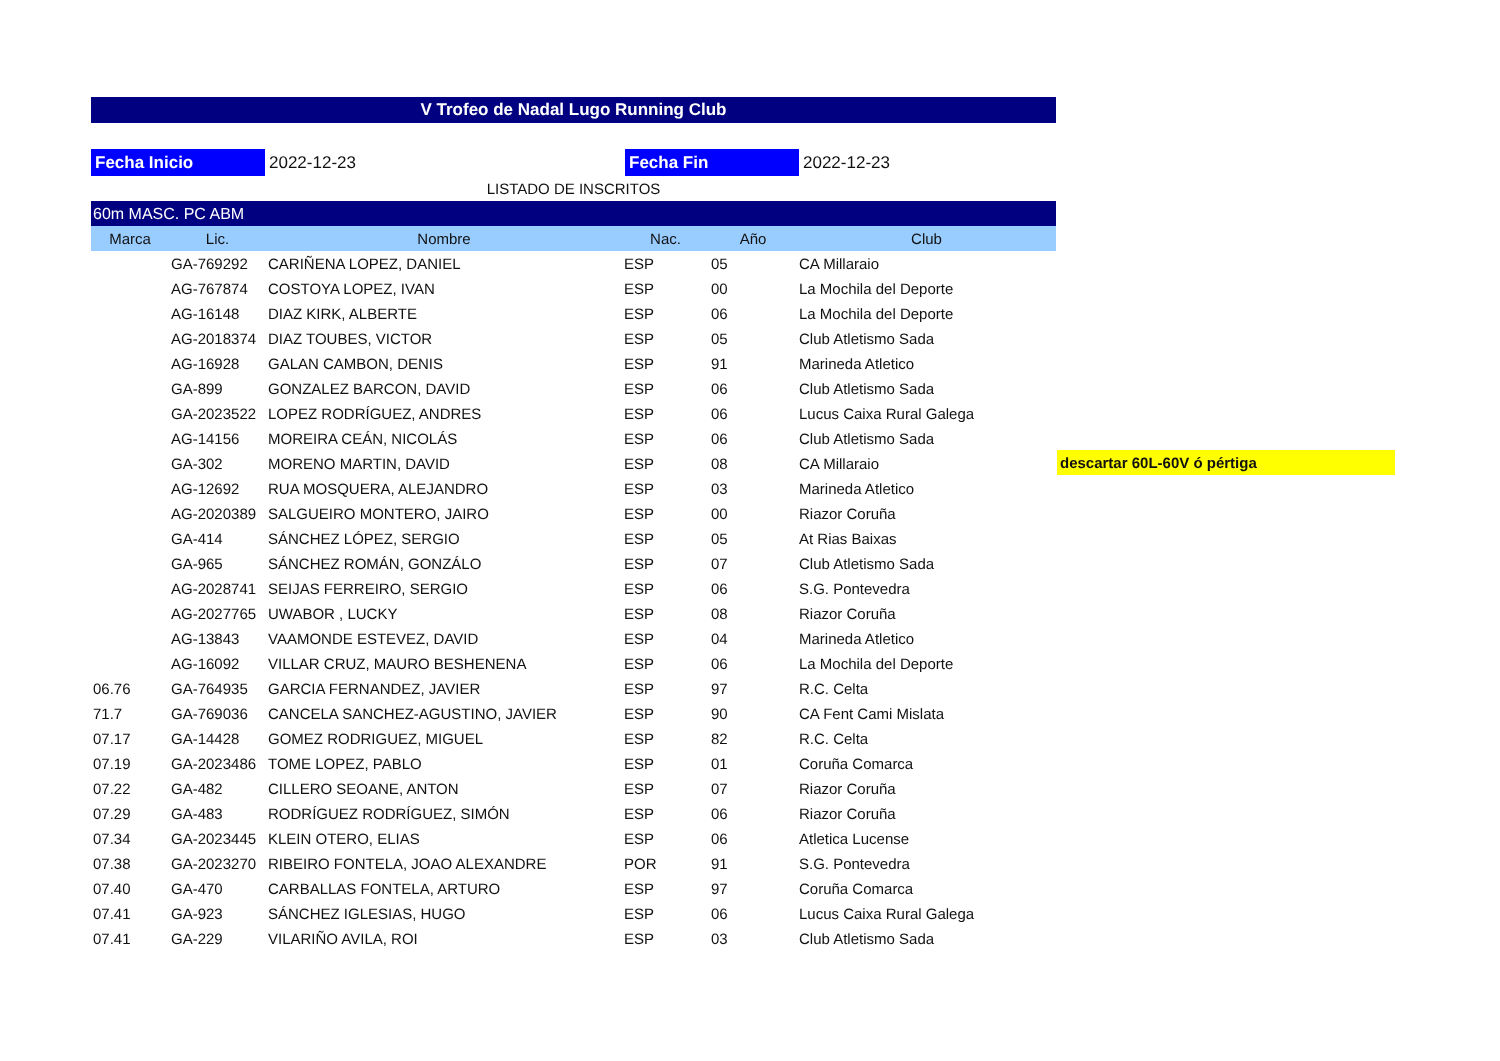V Trofeo de Nadal Lugo Running Club
Fecha Inicio 2022-12-23 Fecha Fin 2022-12-23
LISTADO DE INSCRITOS
| 60m MASC. PC ABM | | | | | |
| Marca | Lic. | Nombre | Nac. | Año | Club |
| | GA-769292 | CARIÑENA LOPEZ, DANIEL | ESP | 05 | CA Millaraio |
| | AG-767874 | COSTOYA LOPEZ, IVAN | ESP | 00 | La Mochila del Deporte |
| | AG-16148 | DIAZ KIRK, ALBERTE | ESP | 06 | La Mochila del Deporte |
| | AG-2018374 | DIAZ TOUBES, VICTOR | ESP | 05 | Club Atletismo Sada |
| | AG-16928 | GALAN CAMBON, DENIS | ESP | 91 | Marineda Atletico |
| | GA-899 | GONZALEZ BARCON, DAVID | ESP | 06 | Club Atletismo Sada |
| | GA-2023522 | LOPEZ RODRÍGUEZ, ANDRES | ESP | 06 | Lucus Caixa Rural Galega |
| | AG-14156 | MOREIRA CEÁN, NICOLÁS | ESP | 06 | Club Atletismo Sada |
| | GA-302 | MORENO MARTIN, DAVID | ESP | 08 | CA Millaraio |
| | AG-12692 | RUA MOSQUERA, ALEJANDRO | ESP | 03 | Marineda Atletico |
| | AG-2020389 | SALGUEIRO MONTERO, JAIRO | ESP | 00 | Riazor Coruña |
| | GA-414 | SÁNCHEZ LÓPEZ, SERGIO | ESP | 05 | At Rias Baixas |
| | GA-965 | SÁNCHEZ ROMÁN, GONZÁLO | ESP | 07 | Club Atletismo Sada |
| | AG-2028741 | SEIJAS FERREIRO, SERGIO | ESP | 06 | S.G. Pontevedra |
| | AG-2027765 | UWABOR , LUCKY | ESP | 08 | Riazor Coruña |
| | AG-13843 | VAAMONDE ESTEVEZ, DAVID | ESP | 04 | Marineda Atletico |
| | AG-16092 | VILLAR CRUZ, MAURO BESHENENA | ESP | 06 | La Mochila del Deporte |
| 06.76 | GA-764935 | GARCIA FERNANDEZ, JAVIER | ESP | 97 | R.C. Celta |
| 71.7 | GA-769036 | CANCELA SANCHEZ-AGUSTINO, JAVIER | ESP | 90 | CA Fent Cami Mislata |
| 07.17 | GA-14428 | GOMEZ RODRIGUEZ, MIGUEL | ESP | 82 | R.C. Celta |
| 07.19 | GA-2023486 | TOME LOPEZ, PABLO | ESP | 01 | Coruña Comarca |
| 07.22 | GA-482 | CILLERO SEOANE, ANTON | ESP | 07 | Riazor Coruña |
| 07.29 | GA-483 | RODRÍGUEZ RODRÍGUEZ, SIMÓN | ESP | 06 | Riazor Coruña |
| 07.34 | GA-2023445 | KLEIN OTERO, ELIAS | ESP | 06 | Atletica Lucense |
| 07.38 | GA-2023270 | RIBEIRO FONTELA, JOAO ALEXANDRE | POR | 91 | S.G. Pontevedra |
| 07.40 | GA-470 | CARBALLAS FONTELA, ARTURO | ESP | 97 | Coruña Comarca |
| 07.41 | GA-923 | SÁNCHEZ IGLESIAS, HUGO | ESP | 06 | Lucus Caixa Rural Galega |
| 07.41 | GA-229 | VILARIÑO AVILA, ROI | ESP | 03 | Club Atletismo Sada |
descartar 60L-60V ó pértiga